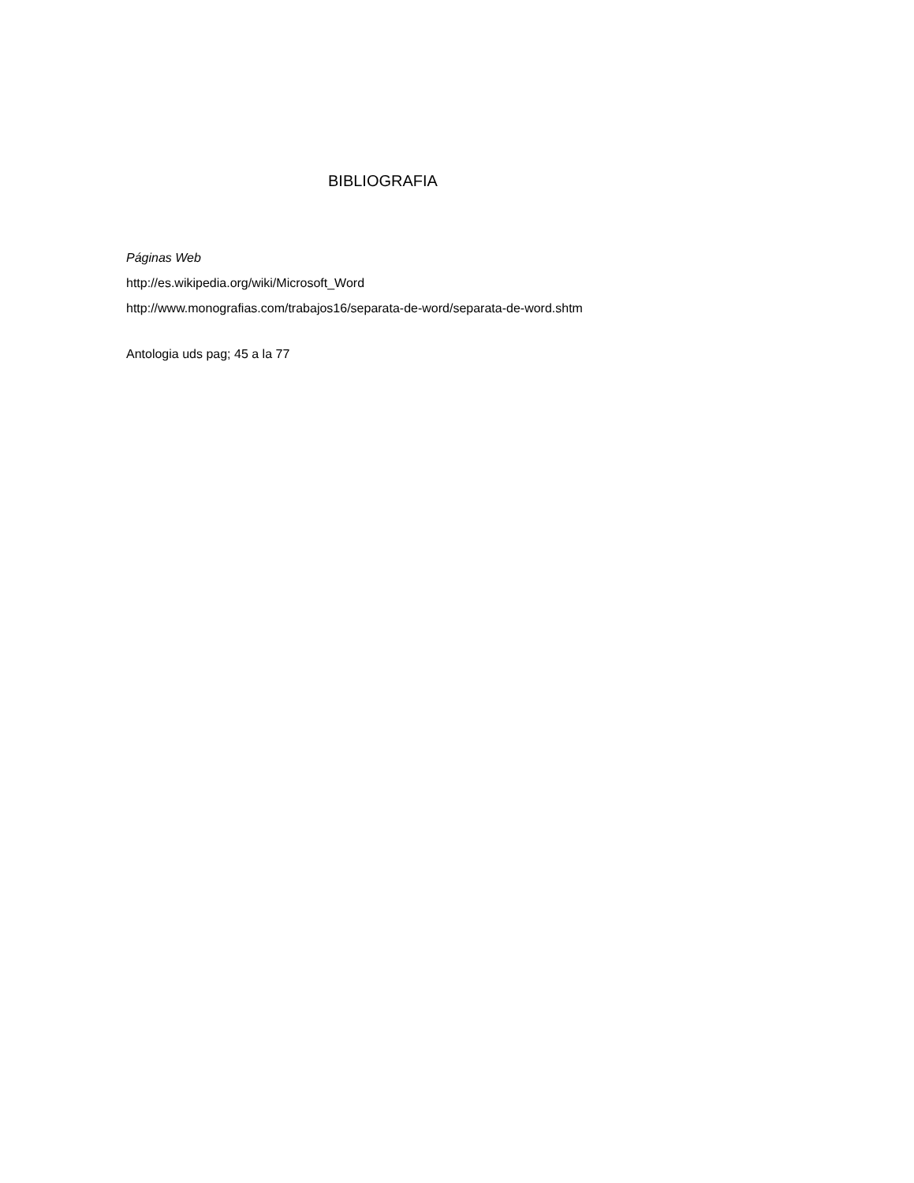BIBLIOGRAFIA
Páginas Web
http://es.wikipedia.org/wiki/Microsoft_Word
http://www.monografias.com/trabajos16/separata-de-word/separata-de-word.shtm
Antologia uds pag; 45 a la 77